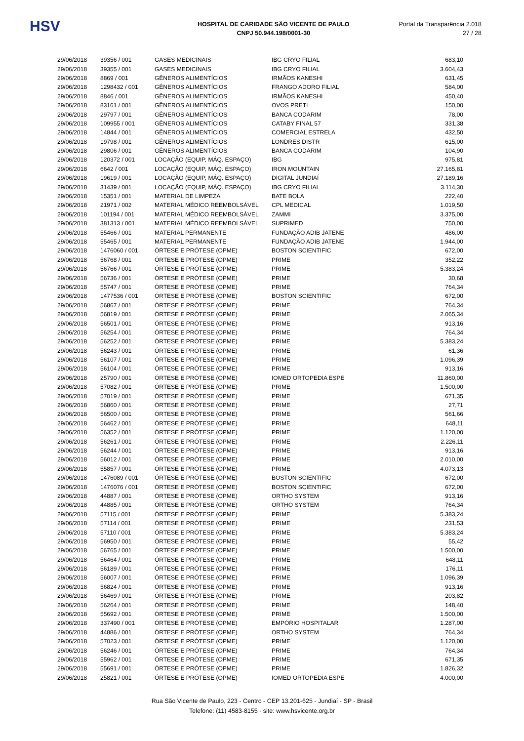HSV
HOSPITAL DE CARIDADE SÃO VICENTE DE PAULO
CNPJ 50.944.198/0001-30
Portal da Transparência 2.018
27 / 28
| 29/06/2018 | 39356 / 001 | GASES MEDICINAIS | IBG CRYO FILIAL | 683,10 |
| 29/06/2018 | 39355 / 001 | GASES MEDICINAIS | IBG CRYO FILIAL | 3.604,43 |
| 29/06/2018 | 8869 / 001 | GÊNEROS ALIMENTÍCIOS | IRMÃOS KANESHI | 631,45 |
| 29/06/2018 | 1298432 / 001 | GÊNEROS ALIMENTÍCIOS | FRANGO ADORO FILIAL | 584,00 |
| 29/06/2018 | 8846 / 001 | GÊNEROS ALIMENTÍCIOS | IRMÃOS KANESHI | 450,40 |
| 29/06/2018 | 83161 / 001 | GÊNEROS ALIMENTÍCIOS | OVOS PRETI | 150,00 |
| 29/06/2018 | 29797 / 001 | GÊNEROS ALIMENTÍCIOS | BANCA CODARIM | 78,00 |
| 29/06/2018 | 109955 / 001 | GÊNEROS ALIMENTÍCIOS | CATABY FINAL 57 | 331,38 |
| 29/06/2018 | 14844 / 001 | GÊNEROS ALIMENTÍCIOS | COMERCIAL ESTRELA | 432,50 |
| 29/06/2018 | 19798 / 001 | GÊNEROS ALIMENTÍCIOS | LONDRES DISTR | 615,00 |
| 29/06/2018 | 29806 / 001 | GÊNEROS ALIMENTÍCIOS | BANCA CODARIM | 104,90 |
| 29/06/2018 | 120372 / 001 | LOCAÇÃO (EQUIP, MÁQ. ESPAÇO) | IBG | 975,81 |
| 29/06/2018 | 6642 / 001 | LOCAÇÃO (EQUIP, MÁQ. ESPAÇO) | IRON MOUNTAIN | 27.165,81 |
| 29/06/2018 | 19619 / 001 | LOCAÇÃO (EQUIP, MÁQ. ESPAÇO) | DIGITAL JUNDIAÍ | 27.189,16 |
| 29/06/2018 | 31439 / 001 | LOCAÇÃO (EQUIP, MÁQ. ESPAÇO) | IBG CRYO FILIAL | 3.114,30 |
| 29/06/2018 | 15351 / 001 | MATERIAL DE LIMPEZA | BATE BOLA | 222,40 |
| 29/06/2018 | 21971 / 002 | MATERIAL MÉDICO REEMBOLSÁVEL | CPL MEDICAL | 1.019,50 |
| 29/06/2018 | 101194 / 001 | MATERIAL MÉDICO REEMBOLSÁVEL | ZAMMI | 3.375,00 |
| 29/06/2018 | 381313 / 001 | MATERIAL MÉDICO REEMBOLSÁVEL | SUPRIMED | 750,00 |
| 29/06/2018 | 55466 / 001 | MATERIAL PERMANENTE | FUNDAÇÃO ADIB JATENE | 486,00 |
| 29/06/2018 | 55465 / 001 | MATERIAL PERMANENTE | FUNDAÇÃO ADIB JATENE | 1.944,00 |
| 29/06/2018 | 1476060 / 001 | ÓRTESE E PRÓTESE (OPME) | BOSTON SCIENTIFIC | 672,00 |
| 29/06/2018 | 56768 / 001 | ÓRTESE E PRÓTESE (OPME) | PRIME | 352,22 |
| 29/06/2018 | 56766 / 001 | ÓRTESE E PRÓTESE (OPME) | PRIME | 5.383,24 |
| 29/06/2018 | 56736 / 001 | ÓRTESE E PRÓTESE (OPME) | PRIME | 30,68 |
| 29/06/2018 | 55747 / 001 | ÓRTESE E PRÓTESE (OPME) | PRIME | 764,34 |
| 29/06/2018 | 1477536 / 001 | ÓRTESE E PRÓTESE (OPME) | BOSTON SCIENTIFIC | 672,00 |
| 29/06/2018 | 56867 / 001 | ÓRTESE E PRÓTESE (OPME) | PRIME | 764,34 |
| 29/06/2018 | 56819 / 001 | ÓRTESE E PRÓTESE (OPME) | PRIME | 2.065,34 |
| 29/06/2018 | 56501 / 001 | ÓRTESE E PRÓTESE (OPME) | PRIME | 913,16 |
| 29/06/2018 | 56254 / 001 | ÓRTESE E PRÓTESE (OPME) | PRIME | 764,34 |
| 29/06/2018 | 56252 / 001 | ÓRTESE E PRÓTESE (OPME) | PRIME | 5.383,24 |
| 29/06/2018 | 56243 / 001 | ÓRTESE E PRÓTESE (OPME) | PRIME | 61,36 |
| 29/06/2018 | 56107 / 001 | ÓRTESE E PRÓTESE (OPME) | PRIME | 1.096,39 |
| 29/06/2018 | 56104 / 001 | ÓRTESE E PRÓTESE (OPME) | PRIME | 913,16 |
| 29/06/2018 | 25790 / 001 | ÓRTESE E PRÓTESE (OPME) | IOMED ORTOPEDIA ESPE | 11.860,00 |
| 29/06/2018 | 57082 / 001 | ÓRTESE E PRÓTESE (OPME) | PRIME | 1.500,00 |
| 29/06/2018 | 57019 / 001 | ÓRTESE E PRÓTESE (OPME) | PRIME | 671,35 |
| 29/06/2018 | 56860 / 001 | ÓRTESE E PRÓTESE (OPME) | PRIME | 27,71 |
| 29/06/2018 | 56500 / 001 | ÓRTESE E PRÓTESE (OPME) | PRIME | 561,66 |
| 29/06/2018 | 56462 / 001 | ÓRTESE E PRÓTESE (OPME) | PRIME | 648,11 |
| 29/06/2018 | 56352 / 001 | ÓRTESE E PRÓTESE (OPME) | PRIME | 1.120,00 |
| 29/06/2018 | 56261 / 001 | ÓRTESE E PRÓTESE (OPME) | PRIME | 2.226,11 |
| 29/06/2018 | 56244 / 001 | ÓRTESE E PRÓTESE (OPME) | PRIME | 913,16 |
| 29/06/2018 | 56012 / 001 | ÓRTESE E PRÓTESE (OPME) | PRIME | 2.010,00 |
| 29/06/2018 | 55857 / 001 | ÓRTESE E PRÓTESE (OPME) | PRIME | 4.073,13 |
| 29/06/2018 | 1476089 / 001 | ÓRTESE E PRÓTESE (OPME) | BOSTON SCIENTIFIC | 672,00 |
| 29/06/2018 | 1476076 / 001 | ÓRTESE E PRÓTESE (OPME) | BOSTON SCIENTIFIC | 672,00 |
| 29/06/2018 | 44887 / 001 | ÓRTESE E PRÓTESE (OPME) | ORTHO SYSTEM | 913,16 |
| 29/06/2018 | 44885 / 001 | ÓRTESE E PRÓTESE (OPME) | ORTHO SYSTEM | 764,34 |
| 29/06/2018 | 57115 / 001 | ÓRTESE E PRÓTESE (OPME) | PRIME | 5.383,24 |
| 29/06/2018 | 57114 / 001 | ÓRTESE E PRÓTESE (OPME) | PRIME | 231,53 |
| 29/06/2018 | 57110 / 001 | ÓRTESE E PRÓTESE (OPME) | PRIME | 5.383,24 |
| 29/06/2018 | 56950 / 001 | ÓRTESE E PRÓTESE (OPME) | PRIME | 55,42 |
| 29/06/2018 | 56765 / 001 | ÓRTESE E PRÓTESE (OPME) | PRIME | 1.500,00 |
| 29/06/2018 | 56464 / 001 | ÓRTESE E PRÓTESE (OPME) | PRIME | 648,11 |
| 29/06/2018 | 56189 / 001 | ÓRTESE E PRÓTESE (OPME) | PRIME | 176,11 |
| 29/06/2018 | 56007 / 001 | ÓRTESE E PRÓTESE (OPME) | PRIME | 1.096,39 |
| 29/06/2018 | 56824 / 001 | ÓRTESE E PRÓTESE (OPME) | PRIME | 913,16 |
| 29/06/2018 | 56469 / 001 | ÓRTESE E PRÓTESE (OPME) | PRIME | 203,82 |
| 29/06/2018 | 56264 / 001 | ÓRTESE E PRÓTESE (OPME) | PRIME | 148,40 |
| 29/06/2018 | 55692 / 001 | ÓRTESE E PRÓTESE (OPME) | PRIME | 1.500,00 |
| 29/06/2018 | 337490 / 001 | ÓRTESE E PRÓTESE (OPME) | EMPÓRIO HOSPITALAR | 1.287,00 |
| 29/06/2018 | 44886 / 001 | ÓRTESE E PRÓTESE (OPME) | ORTHO SYSTEM | 764,34 |
| 29/06/2018 | 57023 / 001 | ÓRTESE E PRÓTESE (OPME) | PRIME | 1.120,00 |
| 29/06/2018 | 56246 / 001 | ÓRTESE E PRÓTESE (OPME) | PRIME | 764,34 |
| 29/06/2018 | 55962 / 001 | ÓRTESE E PRÓTESE (OPME) | PRIME | 671,35 |
| 29/06/2018 | 55691 / 001 | ÓRTESE E PRÓTESE (OPME) | PRIME | 1.826,32 |
| 29/06/2018 | 25821 / 001 | ÓRTESE E PRÓTESE (OPME) | IOMED ORTOPEDIA ESPE | 4.000,00 |
Rua São Vicente de Paulo, 223 - Centro - CEP 13.201-625 - Jundiaí - SP - Brasil
Telefone: (11) 4583-8155 - site: www.hsvicente.org.br